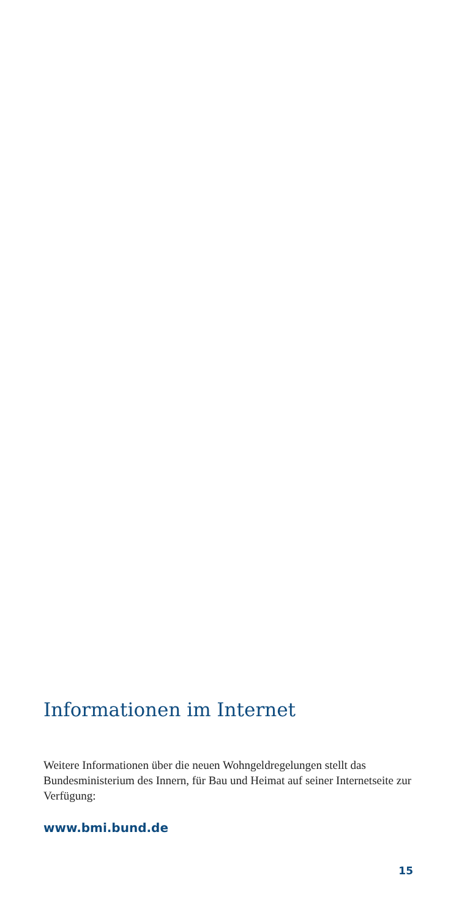Informationen im Internet
Weitere Informationen über die neuen Wohngeldregelungen stellt das Bundesministerium des Innern, für Bau und Heimat auf seiner Internetseite zur Verfügung:
www.bmi.bund.de
15